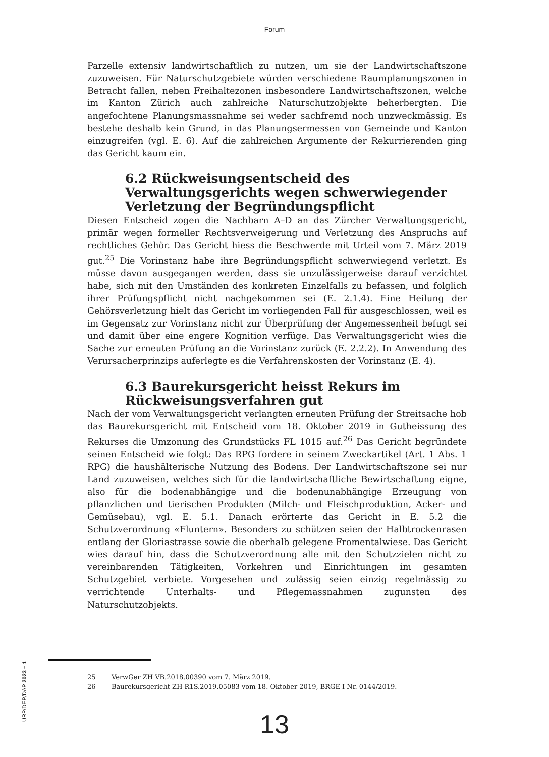Forum
Parzelle extensiv landwirtschaftlich zu nutzen, um sie der Landwirtschaftszone zuzuweisen. Für Naturschutzgebiete würden verschiedene Raumplanungszonen in Betracht fallen, neben Freihaltezonen insbesondere Landwirtschaftszonen, welche im Kanton Zürich auch zahlreiche Naturschutzobjekte beherbergten. Die angefochtene Planungsmassnahme sei weder sachfremd noch unzweckmässig. Es bestehe deshalb kein Grund, in das Planungsermessen von Gemeinde und Kanton einzugreifen (vgl. E. 6). Auf die zahlreichen Argumente der Rekurrierenden ging das Gericht kaum ein.
6.2 Rückweisungsentscheid des Verwaltungsgerichts wegen schwerwiegender Verletzung der Begründungspflicht
Diesen Entscheid zogen die Nachbarn A–D an das Zürcher Verwaltungsgericht, primär wegen formeller Rechtsverweigerung und Verletzung des Anspruchs auf rechtliches Gehör. Das Gericht hiess die Beschwerde mit Urteil vom 7. März 2019 gut.<sup>25</sup> Die Vorinstanz habe ihre Begründungspflicht schwerwiegend verletzt. Es müsse davon ausgegangen werden, dass sie unzulässigerweise darauf verzichtet habe, sich mit den Umständen des konkreten Einzelfalls zu befassen, und folglich ihrer Prüfungspflicht nicht nachgekommen sei (E. 2.1.4). Eine Heilung der Gehörsverletzung hielt das Gericht im vorliegenden Fall für ausgeschlossen, weil es im Gegensatz zur Vorinstanz nicht zur Überprüfung der Angemessenheit befugt sei und damit über eine engere Kognition verfüge. Das Verwaltungsgericht wies die Sache zur erneuten Prüfung an die Vorinstanz zurück (E. 2.2.2). In Anwendung des Verursacherprinzips auferlegte es die Verfahrenskosten der Vorinstanz (E. 4).
6.3 Baurekursgericht heisst Rekurs im Rückweisungsverfahren gut
Nach der vom Verwaltungsgericht verlangten erneuten Prüfung der Streitsache hob das Baurekursgericht mit Entscheid vom 18. Oktober 2019 in Gutheissung des Rekurses die Umzonung des Grundstücks FL 1015 auf.<sup>26</sup> Das Gericht begründete seinen Entscheid wie folgt: Das RPG fordere in seinem Zweckartikel (Art. 1 Abs. 1 RPG) die haushälterische Nutzung des Bodens. Der Landwirtschaftszone sei nur Land zuzuweisen, welches sich für die landwirtschaftliche Bewirtschaftung eigne, also für die bodenabhängige und die bodenunabhängige Erzeugung von pflanzlichen und tierischen Produkten (Milch- und Fleischproduktion, Acker- und Gemüsebau), vgl. E. 5.1. Danach erörterte das Gericht in E. 5.2 die Schutzverordnung «Fluntern». Besonders zu schützen seien der Halbtrockenrasen entlang der Gloriastrasse sowie die oberhalb gelegene Fromentalwiese. Das Gericht wies darauf hin, dass die Schutzverordnung alle mit den Schutzzielen nicht zu vereinbarenden Tätigkeiten, Vorkehren und Einrichtungen im gesamten Schutzgebiet verbiete. Vorgesehen und zulässig seien einzig regelmässig zu verrichtende Unterhalts- und Pflegemassnahmen zugunsten des Naturschutzobjekts.
25 VerwGer ZH VB.2018.00390 vom 7. März 2019.
26 Baurekursgericht ZH R1S.2019.05083 vom 18. Oktober 2019, BRGE I Nr. 0144/2019.
URP/DEP/DAP 2023 – 1
13